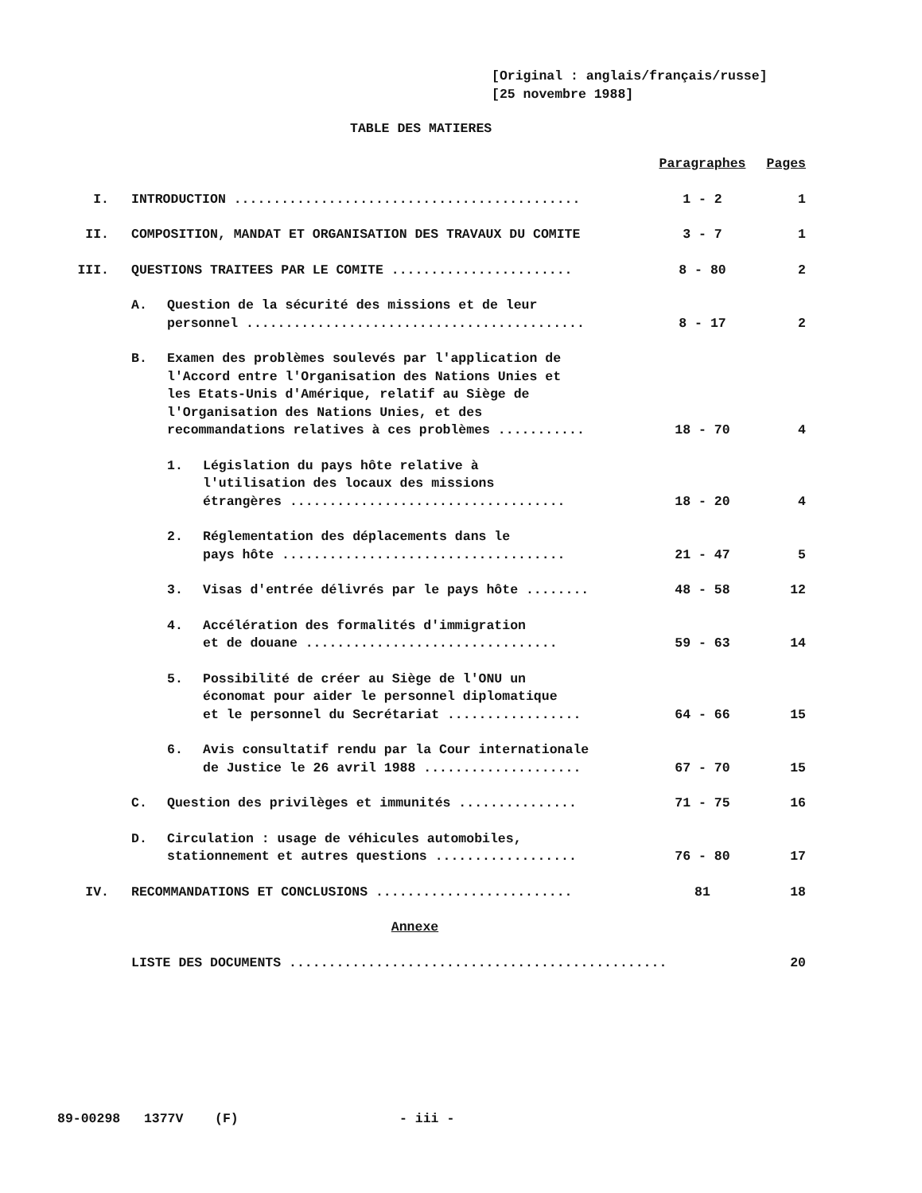[Original : anglais/français/russe]
[25 novembre 1988]
TABLE DES MATIERES
| | | Paragraphes | Pages |
| I. | INTRODUCTION ............................................ | 1 - 2 | 1 |
| II. | COMPOSITION, MANDAT ET ORGANISATION DES TRAVAUX DU COMITE | 3 - 7 | 1 |
| III. | QUESTIONS TRAITEES PAR LE COMITE ....................... | 8 - 80 | 2 |
| | A. Question de la sécurité des missions et de leur personnel ........................................... | 8 - 17 | 2 |
| | B. Examen des problèmes soulevés par l'application de l'Accord entre l'Organisation des Nations Unies et les Etats-Unis d'Amérique, relatif au Siège de l'Organisation des Nations Unies, et des recommandations relatives à ces problèmes ........... | 18 - 70 | 4 |
| | 1. Législation du pays hôte relative à l'utilisation des locaux des missions étrangères ................................... | 18 - 20 | 4 |
| | 2. Réglementation des déplacements dans le pays hôte .................................... | 21 - 47 | 5 |
| | 3. Visas d'entrée délivrés par le pays hôte ........ | 48 - 58 | 12 |
| | 4. Accélération des formalités d'immigration et de douane ................................ | 59 - 63 | 14 |
| | 5. Possibilité de créer au Siège de l'ONU un économat pour aider le personnel diplomatique et le personnel du Secrétariat ................. | 64 - 66 | 15 |
| | 6. Avis consultatif rendu par la Cour internationale de Justice le 26 avril 1988 .................... | 67 - 70 | 15 |
| | C. Question des privilèges et immunités ............... | 71 - 75 | 16 |
| | D. Circulation : usage de véhicules automobiles, stationnement et autres questions .................. | 76 - 80 | 17 |
| IV. | RECOMMANDATIONS ET CONCLUSIONS ......................... | 81 | 18 |
| | Annexe | | |
| | LISTE DES DOCUMENTS ................................................ | | 20 |
89-00298 1377V (F) - iii -